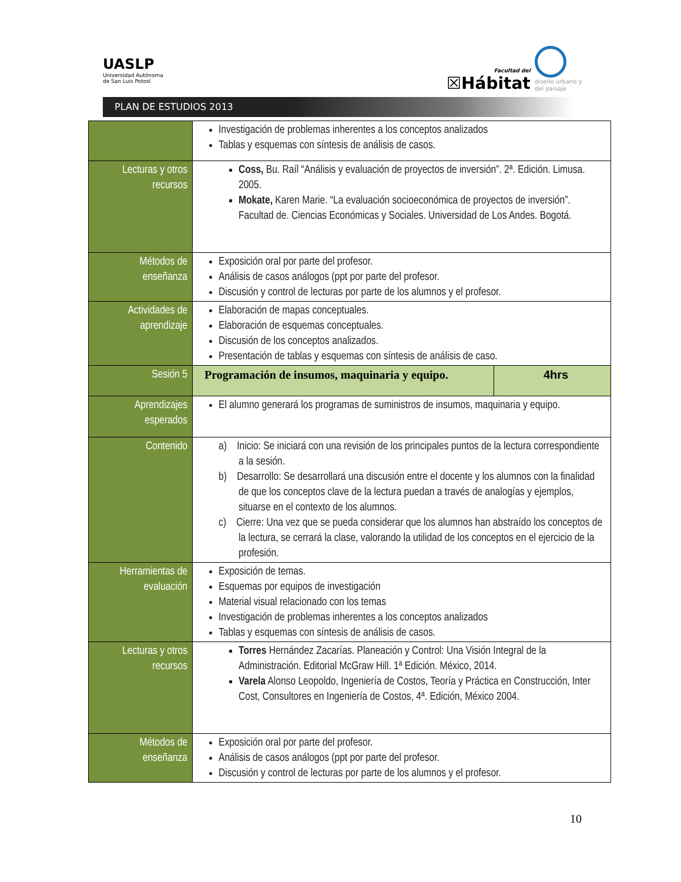UASLP
Universidad Autónoma
de San Luis Potosí
Facultad del
☒Hábitat
diseño urbano y del paisaje
PLAN DE ESTUDIOS 2013
| | Investigación de problemas inherentes a los conceptos analizados Tablas y esquemas con síntesis de análisis de casos. | |
| Lecturas y otros recursos | Coss, Bu. Raíl “Análisis y evaluación de proyectos de inversión”. 2ª. Edición. Limusa. 2005. Mokate, Karen Marie. “La evaluación socioeconómica de proyectos de inversión”. Facultad de. Ciencias Económicas y Sociales. Universidad de Los Andes. Bogotá. | |
| Métodos de enseñanza | Exposición oral por parte del profesor. Análisis de casos análogos (ppt por parte del profesor. Discusión y control de lecturas por parte de los alumnos y el profesor. | |
| Actividades de aprendizaje | Elaboración de mapas conceptuales. Elaboración de esquemas conceptuales. Discusión de los conceptos analizados. Presentación de tablas y esquemas con síntesis de análisis de caso. | |
| Sesión 5 | Programación de insumos, maquinaria y equipo. | 4hrs |
| Aprendizajes esperados | El alumno generará los programas de suministros de insumos, maquinaria y equipo. | |
| Contenido | a) Inicio: Se iniciará con una revisión de los principales puntos de la lectura correspondiente a la sesión. b) Desarrollo: Se desarrollará una discusión entre el docente y los alumnos con la finalidad de que los conceptos clave de la lectura puedan a través de analogías y ejemplos, situarse en el contexto de los alumnos. c) Cierre: Una vez que se pueda considerar que los alumnos han abstraído los conceptos de la lectura, se cerrará la clase, valorando la utilidad de los conceptos en el ejercicio de la profesión. | |
| Herramientas de evaluación | Exposición de temas. Esquemas por equipos de investigación Material visual relacionado con los temas Investigación de problemas inherentes a los conceptos analizados Tablas y esquemas con síntesis de análisis de casos. | |
| Lecturas y otros recursos | Torres Hernández Zacarías. Planeación y Control: Una Visión Integral de la Administración. Editorial McGraw Hill. 1ª Edición. México, 2014. Varela Alonso Leopoldo, Ingeniería de Costos, Teoría y Práctica en Construcción, Inter Cost, Consultores en Ingeniería de Costos, 4ª. Edición, México 2004. | |
| Métodos de enseñanza | Exposición oral por parte del profesor. Análisis de casos análogos (ppt por parte del profesor. Discusión y control de lecturas por parte de los alumnos y el profesor. | |
10